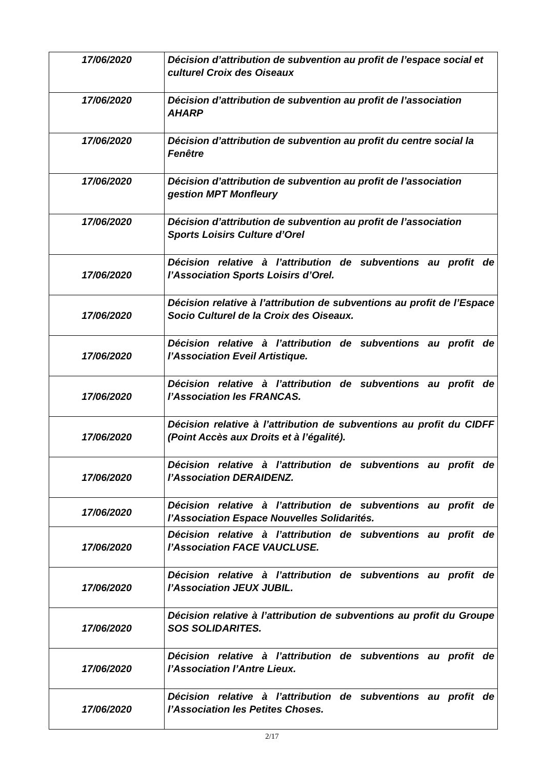| 17/06/2020 | Décision d’attribution de subvention au profit de l’espace social et culturel Croix des Oiseaux |
| 17/06/2020 | Décision d’attribution de subvention au profit de l’association AHARP |
| 17/06/2020 | Décision d’attribution de subvention au profit du centre social la Fenêtre |
| 17/06/2020 | Décision d’attribution de subvention au profit de l’association gestion MPT Monfleury |
| 17/06/2020 | Décision d’attribution de subvention au profit de l’association Sports Loisirs Culture d’Orel |
| 17/06/2020 | Décision relative à l’attribution de subventions au profit de l’Association Sports Loisirs d’Orel. |
| 17/06/2020 | Décision relative à l’attribution de subventions au profit de l’Espace Socio Culturel de la Croix des Oiseaux. |
| 17/06/2020 | Décision relative à l’attribution de subventions au profit de l’Association Eveil Artistique. |
| 17/06/2020 | Décision relative à l’attribution de subventions au profit de l’Association les FRANCAS. |
| 17/06/2020 | Décision relative à l’attribution de subventions au profit du CIDFF (Point Accès aux Droits et à l’égalité). |
| 17/06/2020 | Décision relative à l’attribution de subventions au profit de l’Association DERAIDENZ. |
| 17/06/2020 | Décision relative à l’attribution de subventions au profit de l’Association Espace Nouvelles Solidarités. |
| 17/06/2020 | Décision relative à l’attribution de subventions au profit de l’Association FACE VAUCLUSE. |
| 17/06/2020 | Décision relative à l’attribution de subventions au profit de l’Association JEUX JUBIL. |
| 17/06/2020 | Décision relative à l’attribution de subventions au profit du Groupe SOS SOLIDARITES. |
| 17/06/2020 | Décision relative à l’attribution de subventions au profit de l’Association l’Antre Lieux. |
| 17/06/2020 | Décision relative à l’attribution de subventions au profit de l’Association les Petites Choses. |
2/17